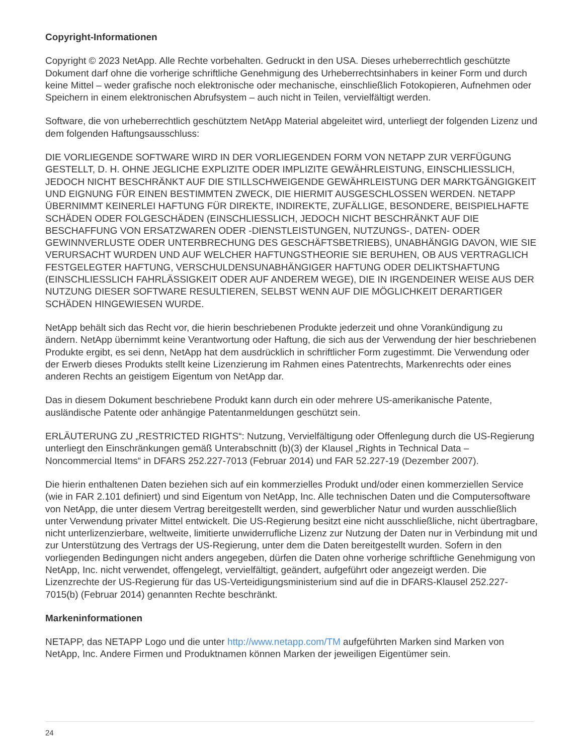Copyright-Informationen
Copyright © 2023 NetApp. Alle Rechte vorbehalten. Gedruckt in den USA. Dieses urheberrechtlich geschützte Dokument darf ohne die vorherige schriftliche Genehmigung des Urheberrechtsinhabers in keiner Form und durch keine Mittel – weder grafische noch elektronische oder mechanische, einschließlich Fotokopieren, Aufnehmen oder Speichern in einem elektronischen Abrufsystem – auch nicht in Teilen, vervielfältigt werden.
Software, die von urheberrechtlich geschütztem NetApp Material abgeleitet wird, unterliegt der folgenden Lizenz und dem folgenden Haftungsausschluss:
DIE VORLIEGENDE SOFTWARE WIRD IN DER VORLIEGENDEN FORM VON NETAPP ZUR VERFÜGUNG GESTELLT, D. H. OHNE JEGLICHE EXPLIZITE ODER IMPLIZITE GEWÄHRLEISTUNG, EINSCHLIESSLICH, JEDOCH NICHT BESCHRÄNKT AUF DIE STILLSCHWEIGENDE GEWÄHRLEISTUNG DER MARKTGÄNGIGKEIT UND EIGNUNG FÜR EINEN BESTIMMTEN ZWECK, DIE HIERMIT AUSGESCHLOSSEN WERDEN. NETAPP ÜBERNIMMT KEINERLEI HAFTUNG FÜR DIREKTE, INDIREKTE, ZUFÄLLIGE, BESONDERE, BEISPIELHAFTE SCHÄDEN ODER FOLGESCHÄDEN (EINSCHLIESSLICH, JEDOCH NICHT BESCHRÄNKT AUF DIE BESCHAFFUNG VON ERSATZWAREN ODER -DIENSTLEISTUNGEN, NUTZUNGS-, DATEN- ODER GEWINNVERLUSTE ODER UNTERBRECHUNG DES GESCHÄFTSBETRIEBS), UNABHÄNGIG DAVON, WIE SIE VERURSACHT WURDEN UND AUF WELCHER HAFTUNGSTHEORIE SIE BERUHEN, OB AUS VERTRAGLICH FESTGELEGTER HAFTUNG, VERSCHULDENSUNABHÄNGIGER HAFTUNG ODER DELIKTSHAFTUNG (EINSCHLIESSLICH FAHRLÄSSIGKEIT ODER AUF ANDEREM WEGE), DIE IN IRGENDEINER WEISE AUS DER NUTZUNG DIESER SOFTWARE RESULTIEREN, SELBST WENN AUF DIE MÖGLICHKEIT DERARTIGER SCHÄDEN HINGEWIESEN WURDE.
NetApp behält sich das Recht vor, die hierin beschriebenen Produkte jederzeit und ohne Vorankündigung zu ändern. NetApp übernimmt keine Verantwortung oder Haftung, die sich aus der Verwendung der hier beschriebenen Produkte ergibt, es sei denn, NetApp hat dem ausdrücklich in schriftlicher Form zugestimmt. Die Verwendung oder der Erwerb dieses Produkts stellt keine Lizenzierung im Rahmen eines Patentrechts, Markenrechts oder eines anderen Rechts an geistigem Eigentum von NetApp dar.
Das in diesem Dokument beschriebene Produkt kann durch ein oder mehrere US-amerikanische Patente, ausländische Patente oder anhängige Patentanmeldungen geschützt sein.
ERLÄUTERUNG ZU „RESTRICTED RIGHTS“: Nutzung, Vervielfältigung oder Offenlegung durch die US-Regierung unterliegt den Einschränkungen gemäß Unterabschnitt (b)(3) der Klausel „Rights in Technical Data – Noncommercial Items“ in DFARS 252.227-7013 (Februar 2014) und FAR 52.227-19 (Dezember 2007).
Die hierin enthaltenen Daten beziehen sich auf ein kommerzielles Produkt und/oder einen kommerziellen Service (wie in FAR 2.101 definiert) und sind Eigentum von NetApp, Inc. Alle technischen Daten und die Computersoftware von NetApp, die unter diesem Vertrag bereitgestellt werden, sind gewerblicher Natur und wurden ausschließlich unter Verwendung privater Mittel entwickelt. Die US-Regierung besitzt eine nicht ausschließliche, nicht übertragbare, nicht unterlizenzierbare, weltweite, limitierte unwiderrufliche Lizenz zur Nutzung der Daten nur in Verbindung mit und zur Unterstützung des Vertrags der US-Regierung, unter dem die Daten bereitgestellt wurden. Sofern in den vorliegenden Bedingungen nicht anders angegeben, dürfen die Daten ohne vorherige schriftliche Genehmigung von NetApp, Inc. nicht verwendet, offengelegt, vervielfältigt, geändert, aufgeführt oder angezeigt werden. Die Lizenzrechte der US-Regierung für das US-Verteidigungsministerium sind auf die in DFARS-Klausel 252.227-7015(b) (Februar 2014) genannten Rechte beschränkt.
Markeninformationen
NETAPP, das NETAPP Logo und die unter http://www.netapp.com/TM aufgeführten Marken sind Marken von NetApp, Inc. Andere Firmen und Produktnamen können Marken der jeweiligen Eigentümer sein.
24